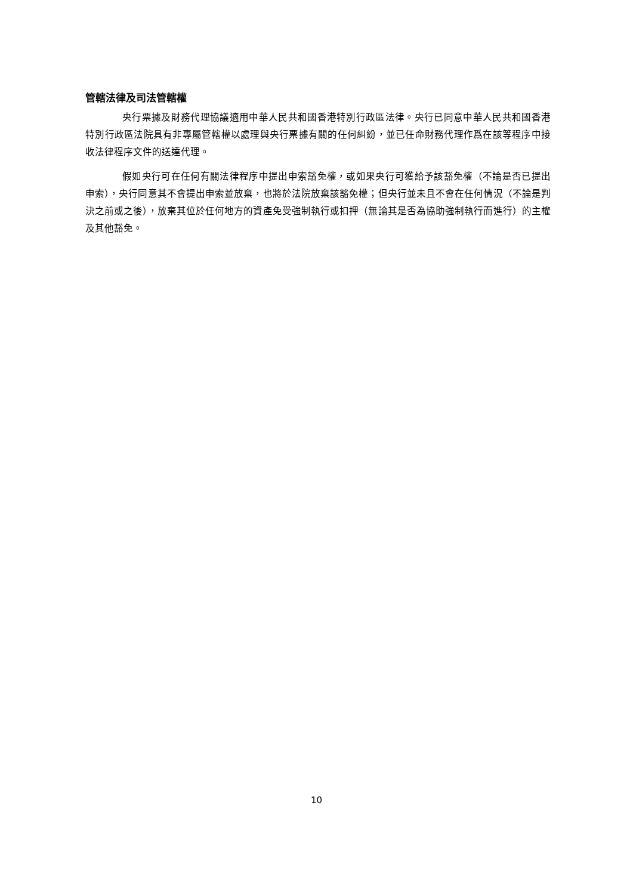管轄法律及司法管轄權
央行票據及財務代理協議適用中華人民共和國香港特別行政區法律。央行已同意中華人民共和國香港特別行政區法院具有非專屬管轄權以處理與央行票據有關的任何糾紛，並已任命財務代理作爲在該等程序中接收法律程序文件的送達代理。
假如央行可在任何有關法律程序中提出申索豁免權，或如果央行可獲給予該豁免權（不論是否已提出申索），央行同意其不會提出申索並放棄，也將於法院放棄該豁免權；但央行並未且不會在任何情況（不論是判決之前或之後），放棄其位於任何地方的資產免受強制執行或扣押（無論其是否為協助強制執行而進行）的主權及其他豁免。
10